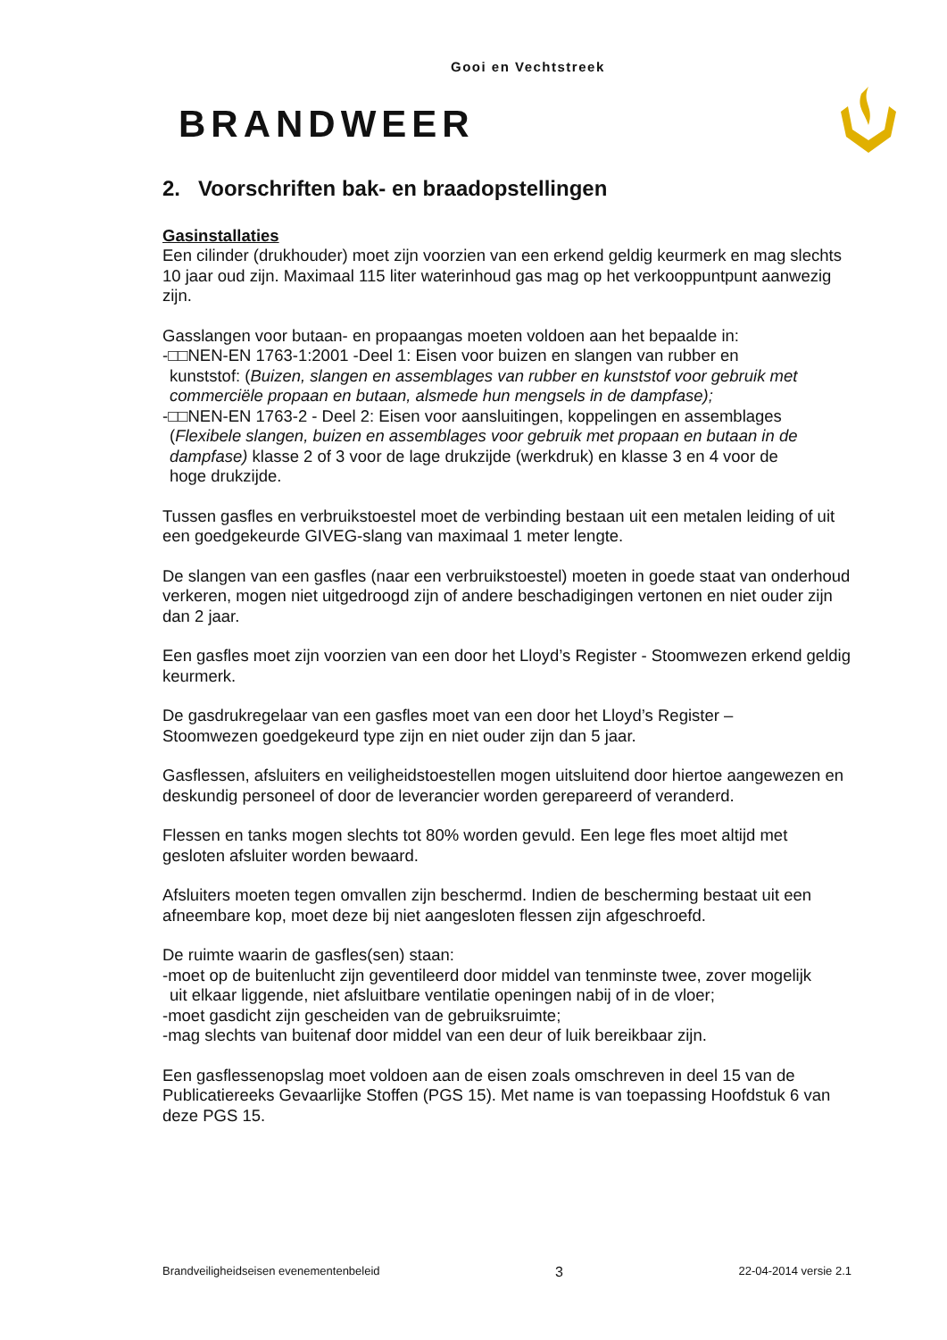Gooi en Vechtstreek
BRANDWEER
2. Voorschriften bak- en braadopstellingen
Gasinstallaties
Een cilinder (drukhouder) moet zijn voorzien van een erkend geldig keurmerk en mag slechts 10 jaar oud zijn. Maximaal 115 liter waterinhoud gas mag op het verkooppuntpunt aanwezig zijn.
Gasslangen voor butaan- en propaangas moeten voldoen aan het bepaalde in:
-□□NEN-EN 1763-1:2001 -Deel 1: Eisen voor buizen en slangen van rubber en
kunststof: (Buizen, slangen en assemblages van rubber en kunststof voor gebruik met
commerciële propaan en butaan, alsmede hun mengsels in de dampfase);
-□□NEN-EN 1763-2 - Deel 2: Eisen voor aansluitingen, koppelingen en assemblages
(Flexibele slangen, buizen en assemblages voor gebruik met propaan en butaan in de
dampfase) klasse 2 of 3 voor de lage drukzijde (werkdruk) en klasse 3 en 4 voor de
hoge drukzijde.
Tussen gasfles en verbruikstoestel moet de verbinding bestaan uit een metalen leiding of uit een goedgekeurde GIVEG-slang van maximaal 1 meter lengte.
De slangen van een gasfles (naar een verbruikstoestel) moeten in goede staat van onderhoud verkeren, mogen niet uitgedroogd zijn of andere beschadigingen vertonen en niet ouder zijn dan 2 jaar.
Een gasfles moet zijn voorzien van een door het Lloyd’s Register - Stoomwezen erkend geldig keurmerk.
De gasdrukregelaar van een gasfles moet van een door het Lloyd’s Register –
Stoomwezen goedgekeurd type zijn en niet ouder zijn dan 5 jaar.
Gasflessen, afsluiters en veiligheidstoestellen mogen uitsluitend door hiertoe aangewezen en deskundig personeel of door de leverancier worden gerepareerd of veranderd.
Flessen en tanks mogen slechts tot 80% worden gevuld. Een lege fles moet altijd met gesloten afsluiter worden bewaard.
Afsluiters moeten tegen omvallen zijn beschermd. Indien de bescherming bestaat uit een afneembare kop, moet deze bij niet aangesloten flessen zijn afgeschroefd.
De ruimte waarin de gasfles(sen) staan:
-moet op de buitenlucht zijn geventileerd door middel van tenminste twee, zover mogelijk
uit elkaar liggende, niet afsluitbare ventilatie openingen nabij of in de vloer;
-moet gasdicht zijn gescheiden van de gebruiksruimte;
-mag slechts van buitenaf door middel van een deur of luik bereikbaar zijn.
Een gasflessenopslag moet voldoen aan de eisen zoals omschreven in deel 15 van de Publicatiereeks Gevaarlijke Stoffen (PGS 15). Met name is van toepassing Hoofdstuk 6 van deze PGS 15.
Brandveiligheidseisen evenementenbeleid 3 22-04-2014 versie 2.1